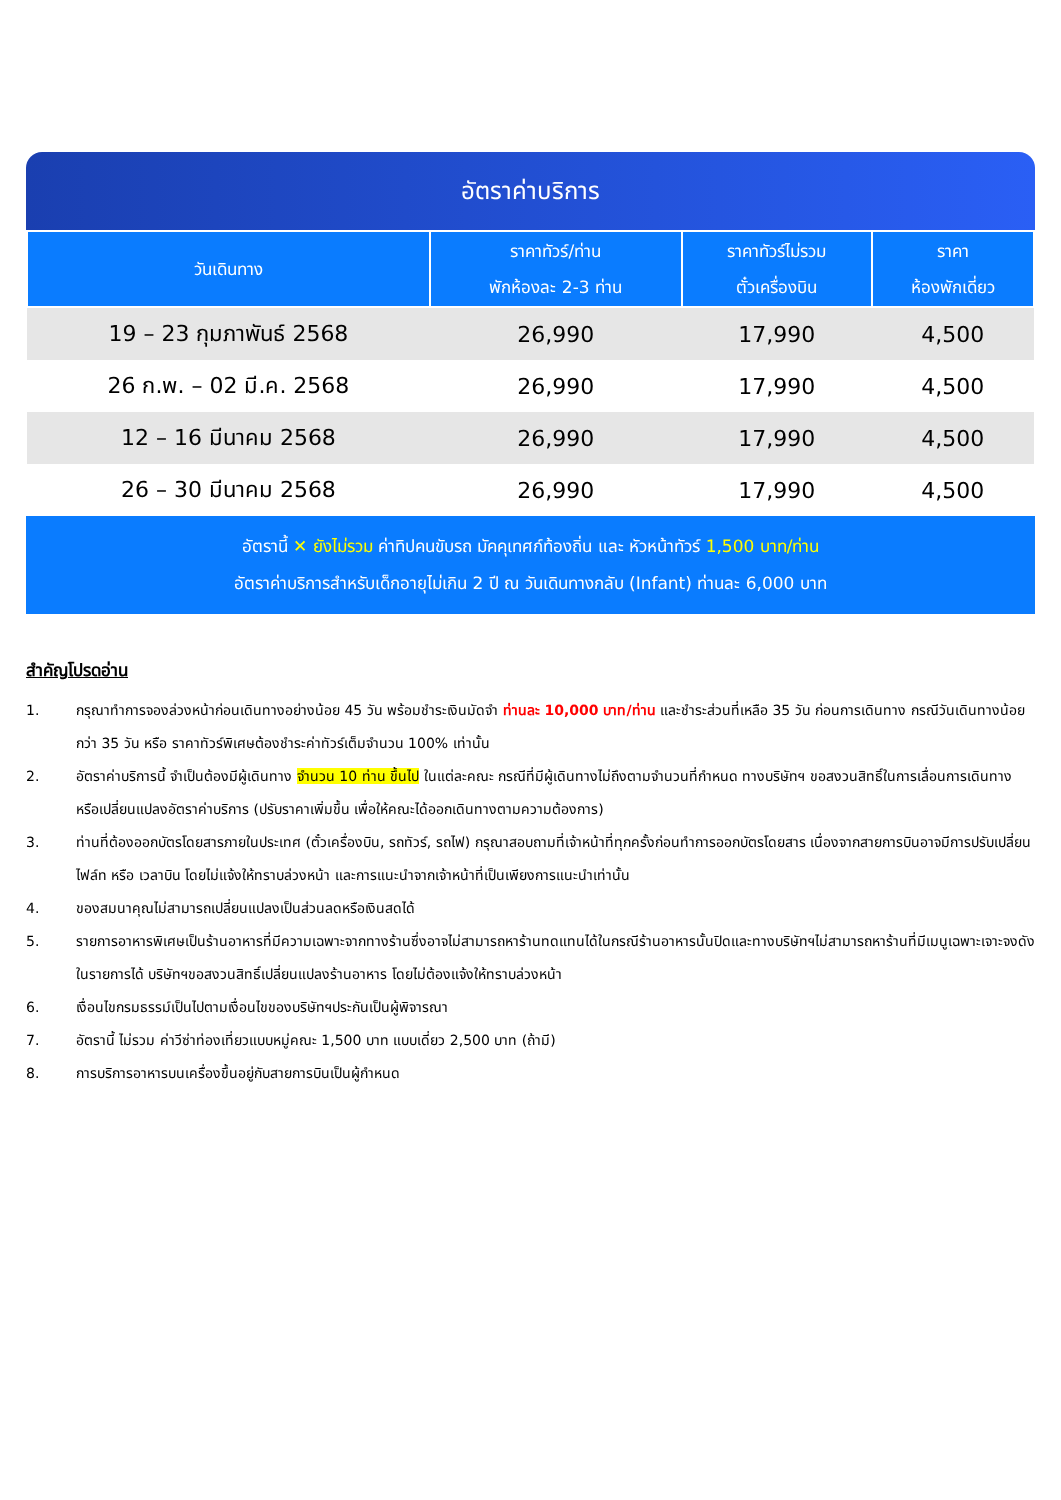อัตราค่าบริการ
| วันเดินทาง | ราคาทัวร์/ท่าน พักห้องละ 2-3 ท่าน | ราคาทัวร์ไม่รวม ตั๋วเครื่องบิน | ราคา ห้องพักเดี่ยว |
| --- | --- | --- | --- |
| 19 – 23 กุมภาพันธ์ 2568 | 26,990 | 17,990 | 4,500 |
| 26 ก.พ. – 02 มี.ค. 2568 | 26,990 | 17,990 | 4,500 |
| 12 – 16 มีนาคม 2568 | 26,990 | 17,990 | 4,500 |
| 26 – 30 มีนาคม 2568 | 26,990 | 17,990 | 4,500 |
อัตรานี้ ✕ ยังไม่รวม ค่าทิปคนขับรถ มัคคุเทศก์ท้องถิ่น และ หัวหน้าทัวร์ 1,500 บาท/ท่าน
อัตราค่าบริการสำหรับเด็กอายุไม่เกิน 2 ปี ณ วันเดินทางกลับ (Infant) ท่านละ 6,000 บาท
สำคัญโปรดอ่าน
1. กรุณาทำการจองล่วงหน้าก่อนเดินทางอย่างน้อย 45 วัน พร้อมชำระเงินมัดจำ ท่านละ 10,000 บาท/ท่าน และชำระส่วนที่เหลือ 35 วัน ก่อนการเดินทาง กรณีวันเดินทางน้อยกว่า 35 วัน หรือ ราคาทัวร์พิเศษต้องชำระค่าทัวร์เต็มจำนวน 100% เท่านั้น
2. อัตราค่าบริการนี้ จำเป็นต้องมีผู้เดินทาง จำนวน 10 ท่าน ขึ้นไป ในแต่ละคณะ กรณีที่มีผู้เดินทางไม่ถึงตามจำนวนที่กำหนด ทางบริษัทฯ ขอสงวนสิทธิ์ในการเลื่อนการเดินทาง หรือเปลี่ยนแปลงอัตราค่าบริการ (ปรับราคาเพิ่มขึ้น เพื่อให้คณะได้ออกเดินทางตามความต้องการ)
3. ท่านที่ต้องออกบัตรโดยสารภายในประเทศ (ตั๋วเครื่องบิน, รถทัวร์, รถไฟ) กรุณาสอบถามที่เจ้าหน้าที่ทุกครั้งก่อนทำการออกบัตรโดยสาร เนื่องจากสายการบินอาจมีการปรับเปลี่ยนไฟล์ท หรือ เวลาบิน โดยไม่แจ้งให้ทราบล่วงหน้า และการแนะนำจากเจ้าหน้าที่เป็นเพียงการแนะนำเท่านั้น
4. ของสมนาคุณไม่สามารถเปลี่ยนแปลงเป็นส่วนลดหรือเงินสดได้
5. รายการอาหารพิเศษเป็นร้านอาหารที่มีความเฉพาะจากทางร้านซึ่งอาจไม่สามารถหาร้านทดแทนได้ในกรณีร้านอาหารนั้นปิดและทางบริษัทฯไม่สามารถหาร้านที่มีเมนูเฉพาะเจาะจงดังในรายการได้ บริษัทฯขอสงวนสิทธิ์เปลี่ยนแปลงร้านอาหาร โดยไม่ต้องแจ้งให้ทราบล่วงหน้า
6. เงื่อนไขกรมธรรม์เป็นไปตามเงื่อนไขของบริษัทฯประกันเป็นผู้พิจารณา
7. อัตรานี้ ไม่รวม ค่าวีซ่าท่องเที่ยวแบบหมู่คณะ 1,500 บาท แบบเดี่ยว 2,500 บาท (ถ้ามี)
8. การบริการอาหารบนเครื่องขึ้นอยู่กับสายการบินเป็นผู้กำหนด